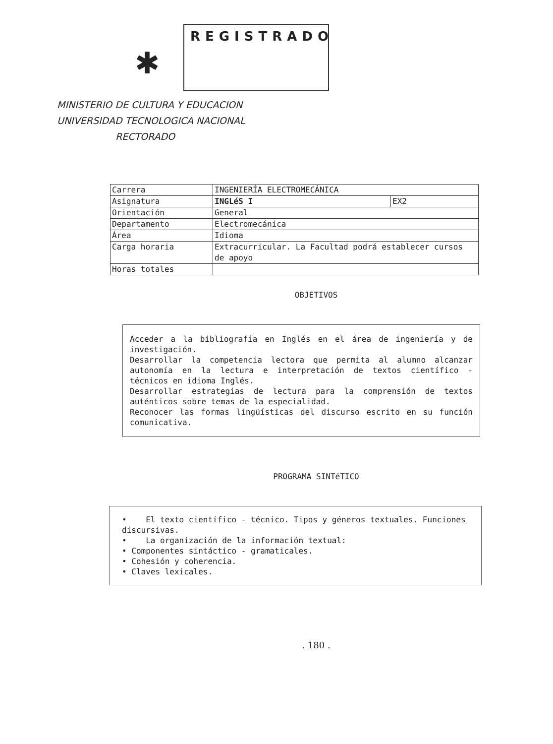✱
REGISTRADO
MINISTERIO DE CULTURA Y EDUCACION
UNIVERSIDAD TECNOLOGICA NACIONAL
RECTORADO
| Carrera | INGENIERÍA ELECTROMECÁNICA | |
| Asignatura | INGLéS I | EX2 |
| Orientación | General | |
| Departamento | Electromecánica | |
| Área | Idioma | |
| Carga horaria | Extracurricular. La Facultad podrá establecer cursos de apoyo | |
| Horas totales | | |
OBJETIVOS
Acceder a la bibliografía en Inglés en el área de ingeniería y de investigación.
Desarrollar la competencia lectora que permita al alumno alcanzar autonomía en la lectura e interpretación de textos científico - técnicos en idioma Inglés.
Desarrollar estrategias de lectura para la comprensión de textos auténticos sobre temas de la especialidad.
Reconocer las formas lingüísticas del discurso escrito en su función comunicativa.
PROGRAMA SINTéTICO
• El texto científico - técnico. Tipos y géneros textuales. Funciones discursivas.
• La organización de la información textual:
• Componentes sintáctico - gramaticales.
• Cohesión y coherencia.
• Claves lexicales.
. 180 .